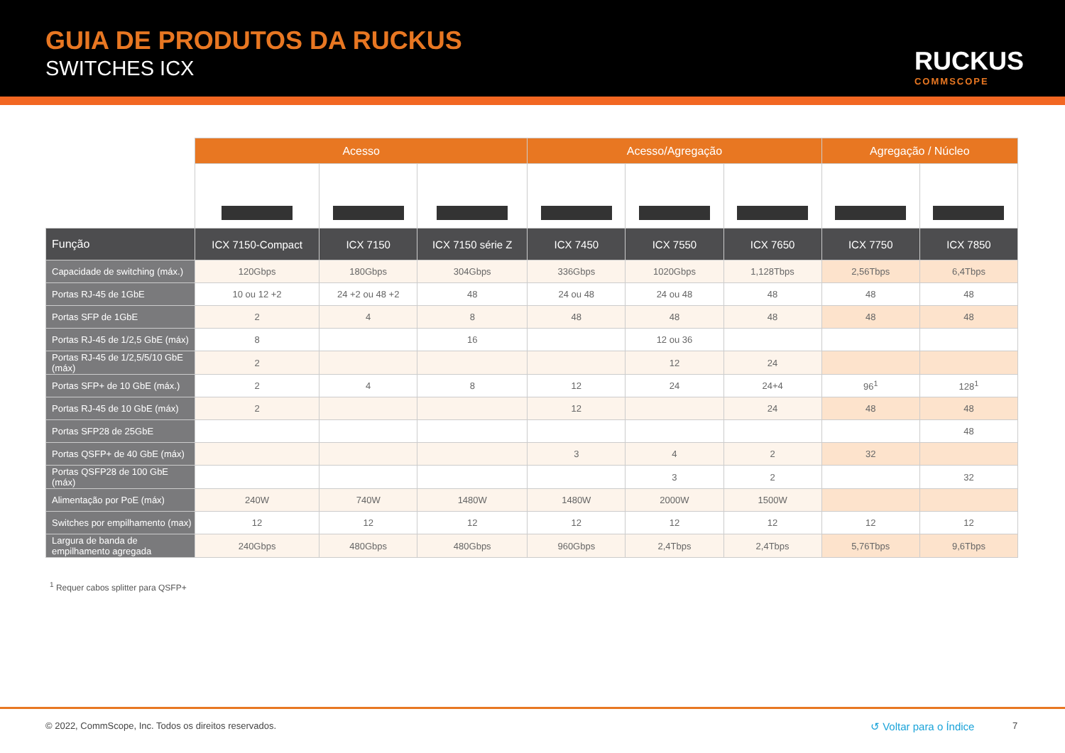GUIA DE PRODUTOS DA RUCKUS
SWITCHES ICX RUCKUS
COMMSCOPE
| | Acesso | | | Acesso/Agregação | | | Agregação / Núcleo | |
| Função | ICX 7150-Compact | ICX 7150 | ICX 7150 série Z | ICX 7450 | ICX 7550 | ICX 7650 | ICX 7750 | ICX 7850 |
| Capacidade de switching (máx.) | 120Gbps | 180Gbps | 304Gbps | 336Gbps | 1020Gbps | 1,128Tbps | 2,56Tbps | 6,4Tbps |
| Portas RJ-45 de 1GbE | 10 ou 12 +2 | 24 +2 ou 48 +2 | 48 | 24 ou 48 | 24 ou 48 | 48 | 48 | 48 |
| Portas SFP de 1GbE | 2 | 4 | 8 | 48 | 48 | 48 | 48 | 48 |
| Portas RJ-45 de 1/2,5 GbE (máx) | 8 | | 16 | | 12 ou 36 | | | |
| Portas RJ-45 de 1/2,5/5/10 GbE (máx) | 2 | | | | 12 | 24 | | |
| Portas SFP+ de 10 GbE (máx.) | 2 | 4 | 8 | 12 | 24 | 24+4 | 96<sup>1</sup> | 128<sup>1</sup> |
| Portas RJ-45 de 10 GbE (máx) | 2 | | | 12 | | 24 | 48 | 48 |
| Portas SFP28 de 25GbE | | | | | | | | 48 |
| Portas QSFP+ de 40 GbE (máx) | | | | 3 | 4 | 2 | 32 | |
| Portas QSFP28 de 100 GbE (máx) | | | | | 3 | 2 | | 32 |
| Alimentação por PoE (máx) | 240W | 740W | 1480W | 1480W | 2000W | 1500W | | |
| Switches por empilhamento (max) | 12 | 12 | 12 | 12 | 12 | 12 | 12 | 12 |
| Largura de banda de empilhamento agregada | 240Gbps | 480Gbps | 480Gbps | 960Gbps | 2,4Tbps | 2,4Tbps | 5,76Tbps | 9,6Tbps |
<sup>1</sup> Requer cabos splitter para QSFP+
© 2022, CommScope, Inc. Todos os direitos reservados.
↺ Voltar para o Índice 7